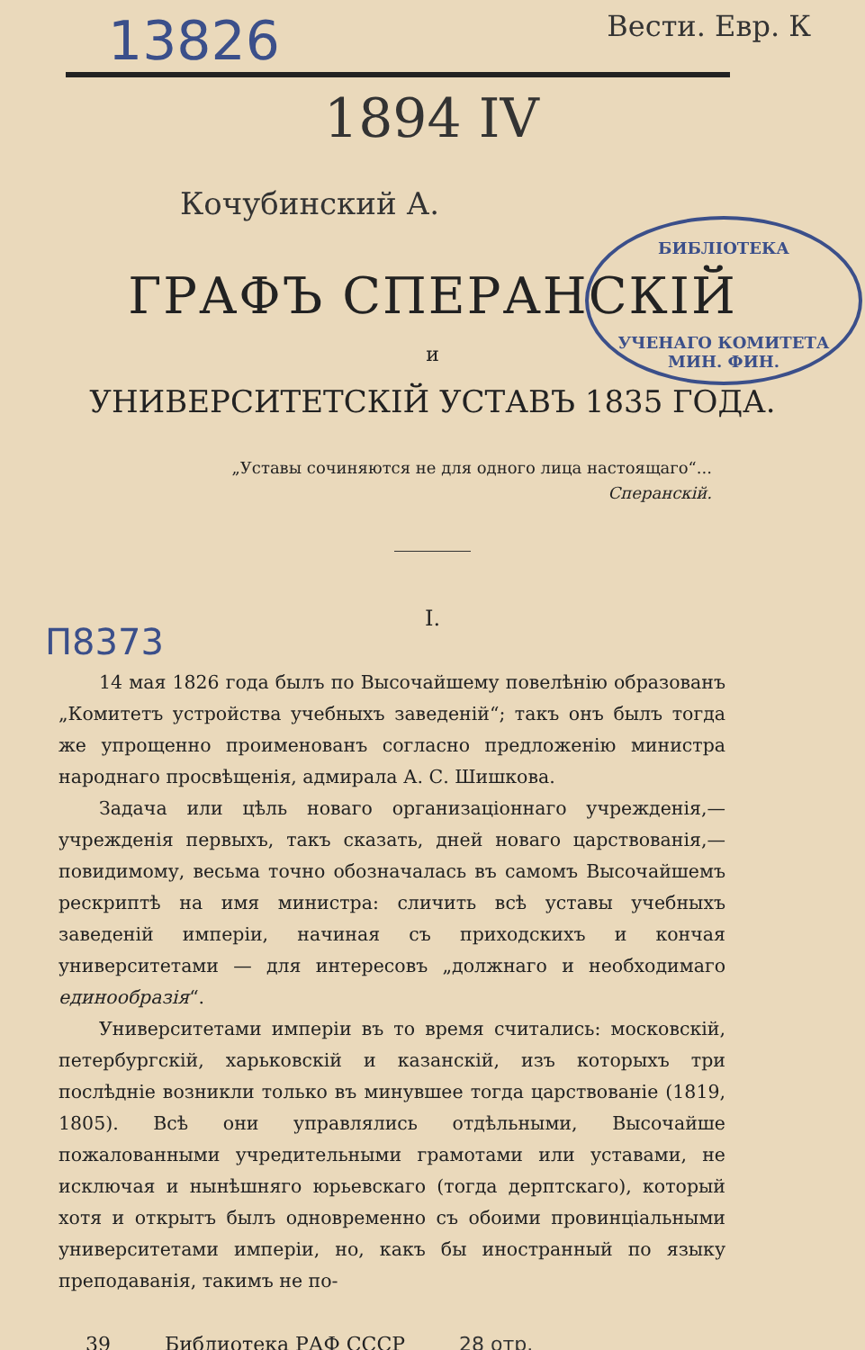13826 Вести. Евр. К
1894 IV
БИБЛІОТЕКА
УЧЕНАГО КОМИТЕТА МИН. ФИН.
Кочубинский А.
ГРАФЪ СПЕРАНСКІЙ
и
УНИВЕРСИТЕТСКІЙ УСТАВЪ 1835 ГОДА.
„Уставы сочиняются не для одного лица настоящаго“...
Сперанскій.
П8373
I.
14 мая 1826 года былъ по Высочайшему повелѣнію образованъ „Комитетъ устройства учебныхъ заведеній“; такъ онъ былъ тогда же упрощенно проименованъ согласно предложенію министра народнаго просвѣщенія, адмирала А. С. Шишкова.
Задача или цѣль новаго организаціоннаго учрежденія,—учрежденія первыхъ, такъ сказать, дней новаго царствованія,—повидимому, весьма точно обозначалась въ самомъ Высочайшемъ рескриптѣ на имя министра: сличить всѣ уставы учебныхъ заведеній имперіи, начиная съ приходскихъ и кончая университетами — для интересовъ „должнаго и необходимаго единообразія“.
Университетами имперіи въ то время считались: московскій, петербургскій, харьковскій и казанскій, изъ которыхъ три послѣдніе возникли только въ минувшее тогда царствованіе (1819, 1805). Всѣ они управлялись отдѣльными, Высочайше пожалованными учредительными грамотами или уставами, не исключая и нынѣшняго юрьевскаго (тогда дерптскаго), который хотя и открытъ былъ одновременно съ обоими провинціальными университетами имперіи, но, какъ бы иностранный по языку преподаванія, такимъ не по-
39 Библиотека РАФ СССР 28 отр.